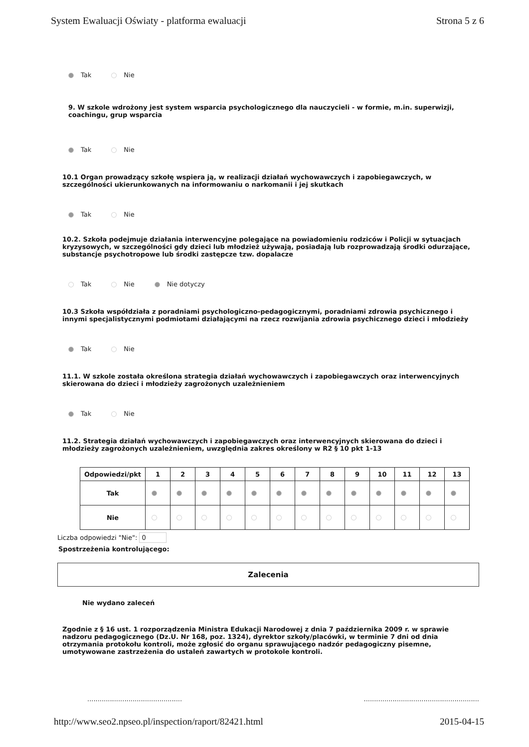System Ewaluacji Oświaty - platforma ewaluacji
Strona 5 z 6
Tak Nie
9. W szkole wdrożony jest system wsparcia psychologicznego dla nauczycieli - w formie, m.in. superwizji, coachingu, grup wsparcia
Tak Nie
10.1 Organ prowadzący szkołę wspiera ją, w realizacji działań wychowawczych i zapobiegawczych, w szczególności ukierunkowanych na informowaniu o narkomanii i jej skutkach
Tak Nie
10.2. Szkoła podejmuje działania interwencyjne polegające na powiadomieniu rodziców i Policji w sytuacjach kryzysowych, w szczególności gdy dzieci lub młodzież używają, posiadają lub rozprowadzają środki odurzające, substancje psychotropowe lub środki zastępcze tzw. dopalacze
Tak Nie Nie dotyczy
10.3 Szkoła współdziała z poradniami psychologiczno-pedagogicznymi, poradniami zdrowia psychicznego i innymi specjalistycznymi podmiotami działającymi na rzecz rozwijania zdrowia psychicznego dzieci i młodzieży
Tak Nie
11.1. W szkole została określona strategia działań wychowawczych i zapobiegawczych oraz interwencyjnych skierowana do dzieci i młodzieży zagrożonych uzależnieniem
Tak Nie
11.2. Strategia działań wychowawczych i zapobiegawczych oraz interwencyjnych skierowana do dzieci i młodzieży zagrożonych uzależnieniem, uwzględnia zakres określony w R2 § 10 pkt 1-13
| Odpowiedzi/pkt | 1 | 2 | 3 | 4 | 5 | 6 | 7 | 8 | 9 | 10 | 11 | 12 | 13 |
| --- | --- | --- | --- | --- | --- | --- | --- | --- | --- | --- | --- | --- | --- |
| Tak | | | | | | | | | | | | | |
| Nie | | | | | | | | | | | | | |
Liczba odpowiedzi "Nie": 0
Spostrzeżenia kontrolującego:
Zalecenia
Nie wydano zaleceń
Zgodnie z § 16 ust. 1 rozporządzenia Ministra Edukacji Narodowej z dnia 7 października 2009 r. w sprawie nadzoru pedagogicznego (Dz.U. Nr 168, poz. 1324), dyrektor szkoły/placówki, w terminie 7 dni od dnia otrzymania protokołu kontroli, może zgłosić do organu sprawującego nadzór pedagogiczny pisemne, umotywowane zastrzeżenia do ustaleń zawartych w protokole kontroli.
......................................................................................................
http://www.seo2.npseo.pl/inspection/raport/82421.html
2015-04-15